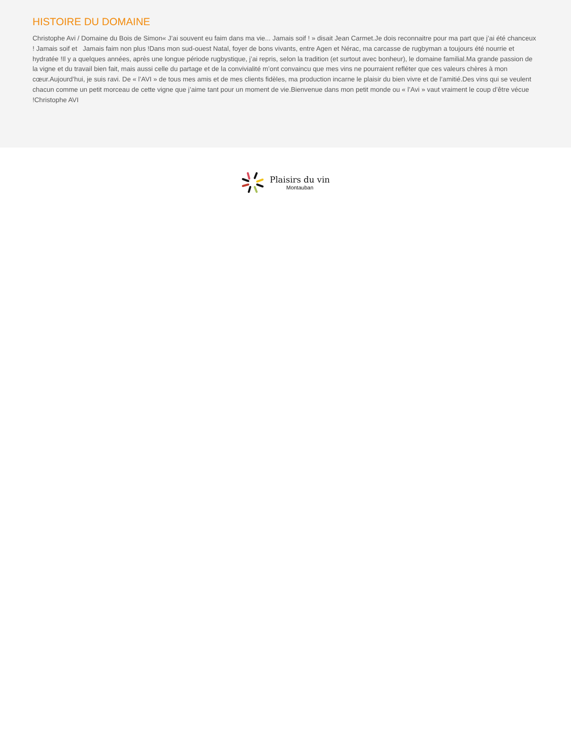HISTOIRE DU DOMAINE
Christophe Avi / Domaine du Bois de Simon« J’ai souvent eu faim dans ma vie... Jamais soif ! » disait Jean Carmet.Je dois reconnaitre pour ma part que j’ai été chanceux ! Jamais soif et Jamais faim non plus !Dans mon sud-ouest Natal, foyer de bons vivants, entre Agen et Nérac, ma carcasse de rugbyman a toujours été nourrie et hydratée !Il y a quelques années, après une longue période rugbystique, j’ai repris, selon la tradition (et surtout avec bonheur), le domaine familial.Ma grande passion de la vigne et du travail bien fait, mais aussi celle du partage et de la convivialité m’ont convaincu que mes vins ne pourraient refléter que ces valeurs chères à mon cœur.Aujourd’hui, je suis ravi. De « l’AVI » de tous mes amis et de mes clients fidèles, ma production incarne le plaisir du bien vivre et de l’amitié.Des vins qui se veulent chacun comme un petit morceau de cette vigne que j’aime tant pour un moment de vie.Bienvenue dans mon petit monde ou « l’Avi » vaut vraiment le coup d’être vécue !Christophe AVI
Plaisirs du vin
Montauban